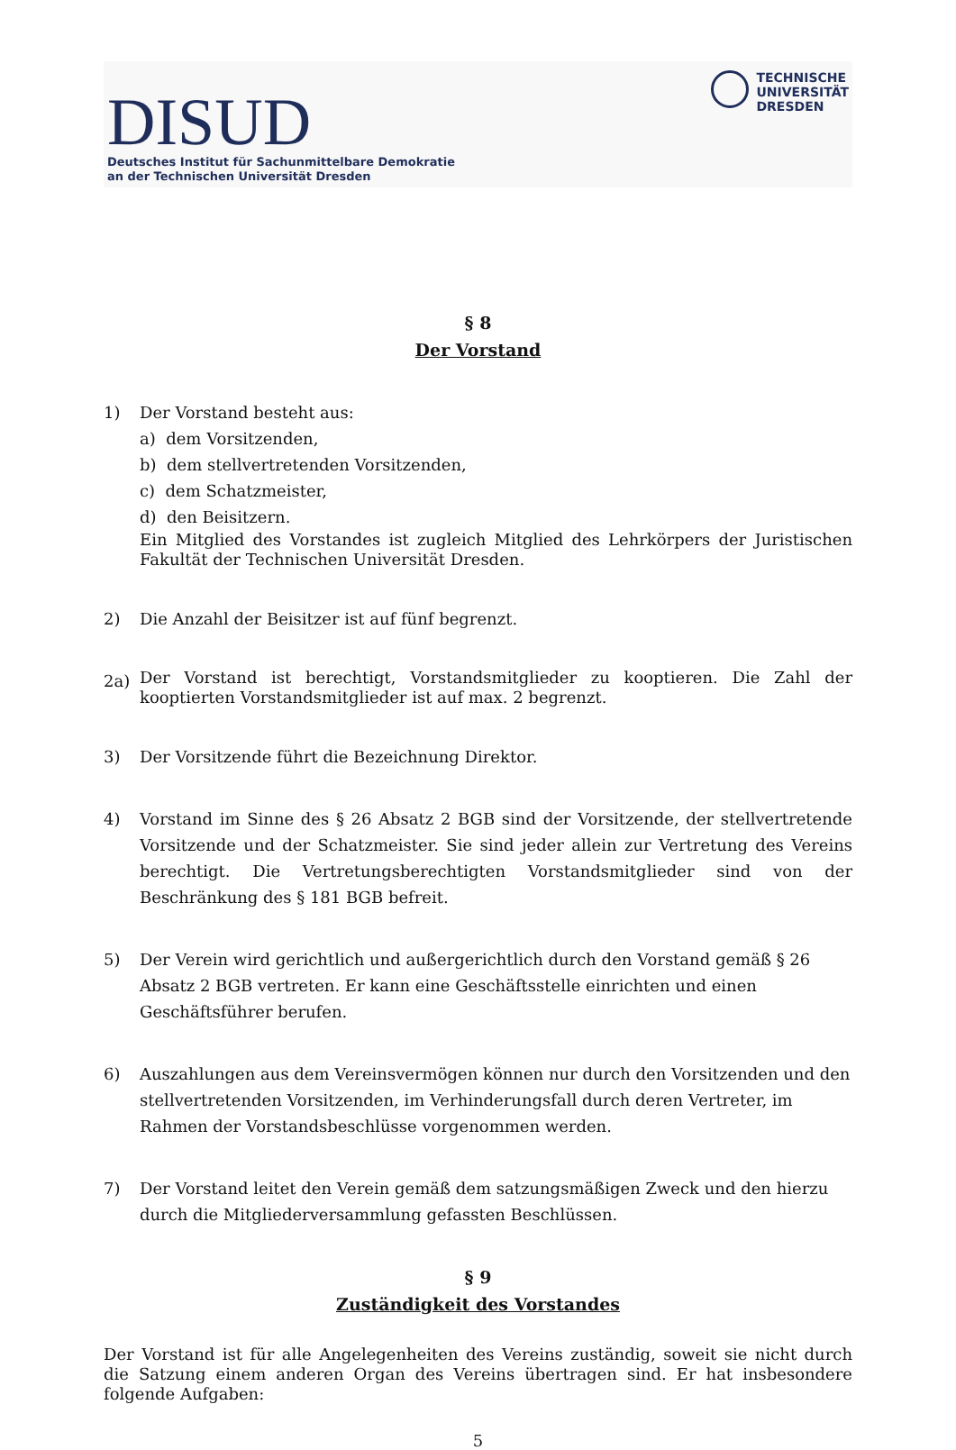DISUD
Deutsches Institut für Sachunmittelbare Demokratie
an der Technischen Universität Dresden
TECHNISCHE
UNIVERSITÄT
DRESDEN
§ 8
Der Vorstand
1) Der Vorstand besteht aus:
a) dem Vorsitzenden,
b) dem stellvertretenden Vorsitzenden,
c) dem Schatzmeister,
d) den Beisitzern.
Ein Mitglied des Vorstandes ist zugleich Mitglied des Lehrkörpers der Juristischen Fakultät der Technischen Universität Dresden.
2) Die Anzahl der Beisitzer ist auf fünf begrenzt.
2a)
Der Vorstand ist berechtigt, Vorstandsmitglieder zu kooptieren. Die Zahl der kooptierten Vorstandsmitglieder ist auf max. 2 begrenzt.
3) Der Vorsitzende führt die Bezeichnung Direktor.
4) Vorstand im Sinne des § 26 Absatz 2 BGB sind der Vorsitzende, der stellvertretende Vorsitzende und der Schatzmeister. Sie sind jeder allein zur Vertretung des Vereins berechtigt. Die Vertretungsberechtigten Vorstandsmitglieder sind von der Beschränkung des § 181 BGB befreit.
5) Der Verein wird gerichtlich und außergerichtlich durch den Vorstand gemäß § 26 Absatz 2 BGB vertreten. Er kann eine Geschäftsstelle einrichten und einen Geschäftsführer berufen.
6) Auszahlungen aus dem Vereinsvermögen können nur durch den Vorsitzenden und den stellvertretenden Vorsitzenden, im Verhinderungsfall durch deren Vertreter, im Rahmen der Vorstandsbeschlüsse vorgenommen werden.
7) Der Vorstand leitet den Verein gemäß dem satzungsmäßigen Zweck und den hierzu durch die Mitgliederversammlung gefassten Beschlüssen.
§ 9
Zuständigkeit des Vorstandes
Der Vorstand ist für alle Angelegenheiten des Vereins zuständig, soweit sie nicht durch die Satzung einem anderen Organ des Vereins übertragen sind. Er hat insbesondere folgende Aufgaben:
5